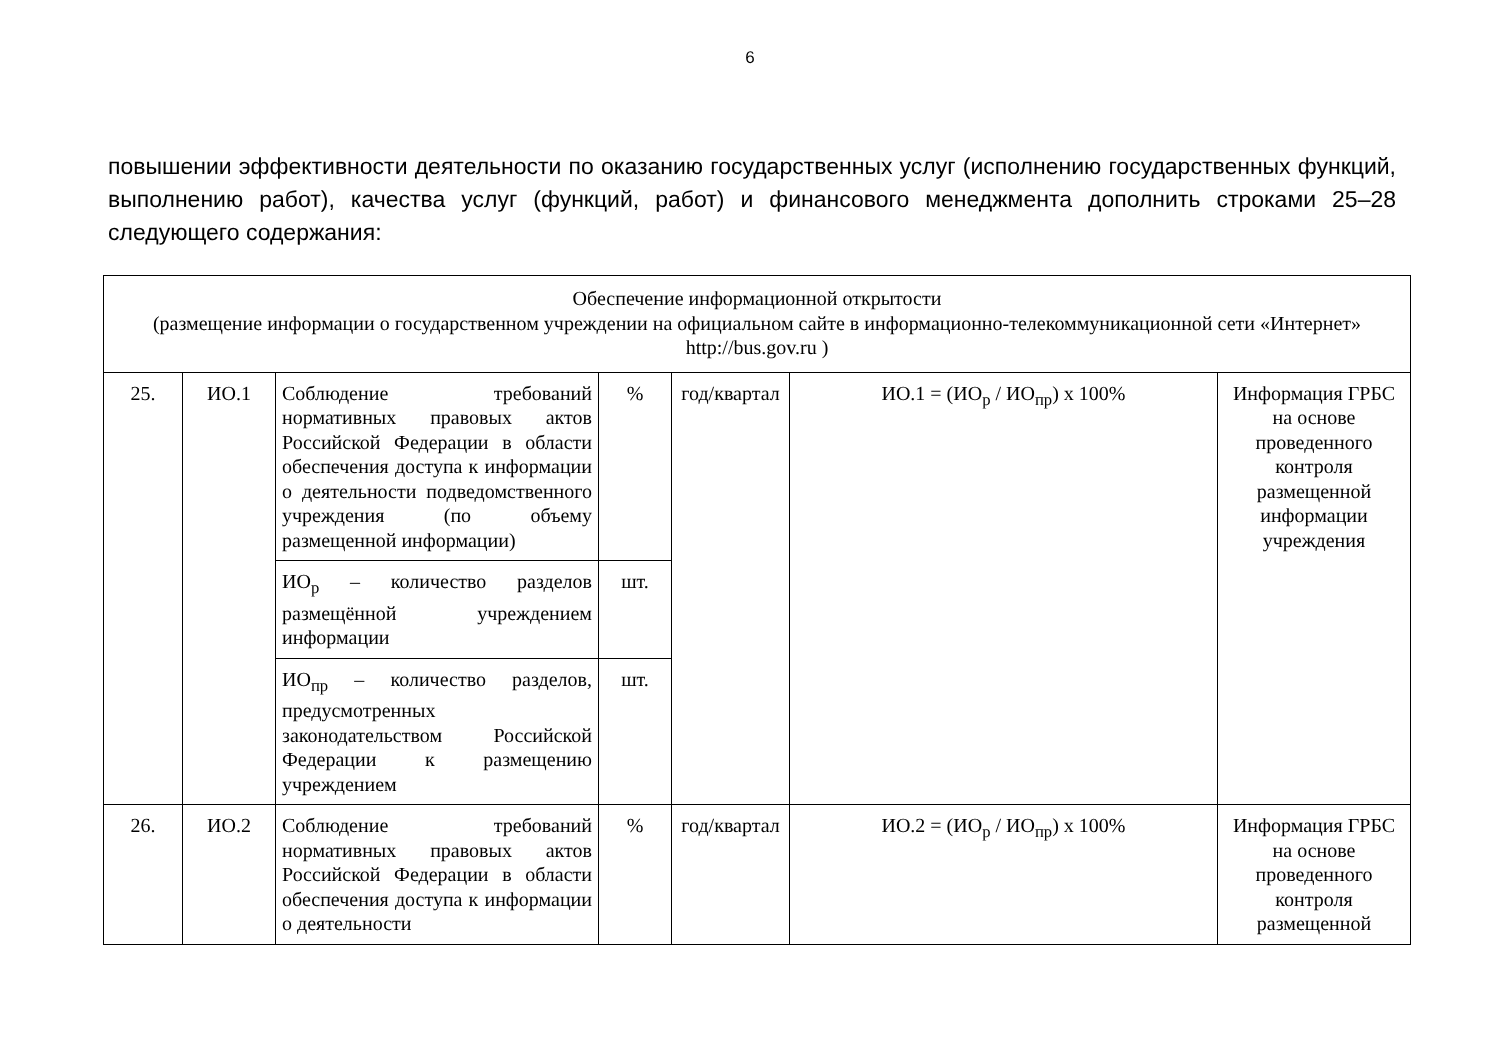6
повышении эффективности деятельности по оказанию государственных услуг (исполнению государственных функций, выполнению работ), качества услуг (функций, работ) и финансового менеджмента дополнить строками 25–28 следующего содержания:
| Обеспечение информационной открытости (размещение информации о государственном учреждении на официальном сайте в информационно-телекоммуникационной сети «Интернет» http://bus.gov.ru ) | | | | | | |
| 25. | ИО.1 | Соблюдение требований нормативных правовых актов Российской Федерации в области обеспечения доступа к информации о деятельности подведомственного учреждения (по объему размещенной информации) | % | год/квартал | ИО.1 = (ИО<sub>р</sub> / ИО<sub>пр</sub>) х 100% | Информация ГРБС на основе проведенного контроля размещенной информации учреждения |
| | | ИО<sub>р</sub> – количество разделов размещённой учреждением информации | шт. | | | |
| | | ИО<sub>пр</sub> – количество разделов, предусмотренных законодательством Российской Федерации к размещению учреждением | шт. | | | |
| 26. | ИО.2 | Соблюдение требований нормативных правовых актов Российской Федерации в области обеспечения доступа к информации о деятельности | % | год/квартал | ИО.2 = (ИО<sub>р</sub> / ИО<sub>пр</sub>) х 100% | Информация ГРБС на основе проведенного контроля размещенной |